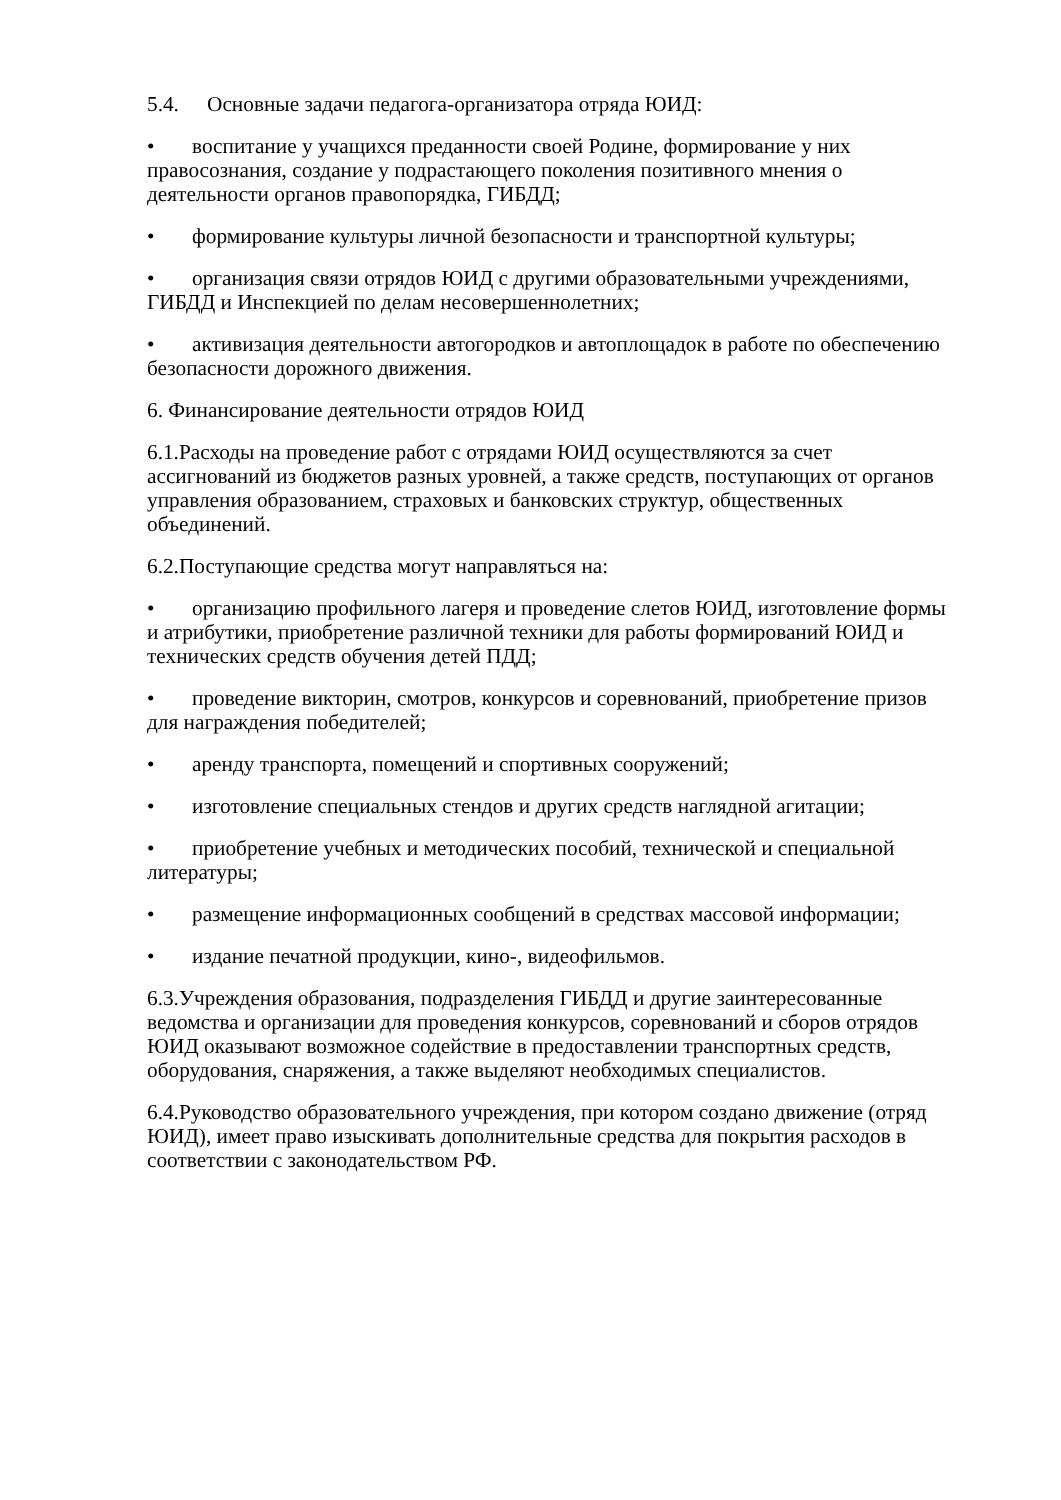5.4. Основные задачи педагога-организатора отряда ЮИД:
• воспитание у учащихся преданности своей Родине, формирование у них правосознания, создание у подрастающего поколения позитивного мнения о деятельности органов правопорядка, ГИБДД;
• формирование культуры личной безопасности и транспортной культуры;
• организация связи отрядов ЮИД с другими образовательными учреждениями, ГИБДД и Инспекцией по делам несовершеннолетних;
• активизация деятельности автогородков и автоплощадок в работе по обеспечению безопасности дорожного движения.
6. Финансирование деятельности отрядов ЮИД
6.1.Расходы на проведение работ с отрядами ЮИД осуществляются за счет ассигнований из бюджетов разных уровней, а также средств, поступающих от органов управления образованием, страховых и банковских структур, общественных объединений.
6.2.Поступающие средства могут направляться на:
• организацию профильного лагеря и проведение слетов ЮИД, изготовление формы и атрибутики, приобретение различной техники для работы формирований ЮИД и технических средств обучения детей ПДД;
• проведение викторин, смотров, конкурсов и соревнований, приобретение призов для награждения победителей;
• аренду транспорта, помещений и спортивных сооружений;
• изготовление специальных стендов и других средств наглядной агитации;
• приобретение учебных и методических пособий, технической и специальной литературы;
• размещение информационных сообщений в средствах массовой информации;
• издание печатной продукции, кино-, видеофильмов.
6.3.Учреждения образования, подразделения ГИБДД и другие заинтересованные ведомства и организации для проведения конкурсов, соревнований и сборов отрядов ЮИД оказывают возможное содействие в предоставлении транспортных средств, оборудования, снаряжения, а также выделяют необходимых специалистов.
6.4.Руководство образовательного учреждения, при котором создано движение (отряд ЮИД), имеет право изыскивать дополнительные средства для покрытия расходов в соответствии с законодательством РФ.